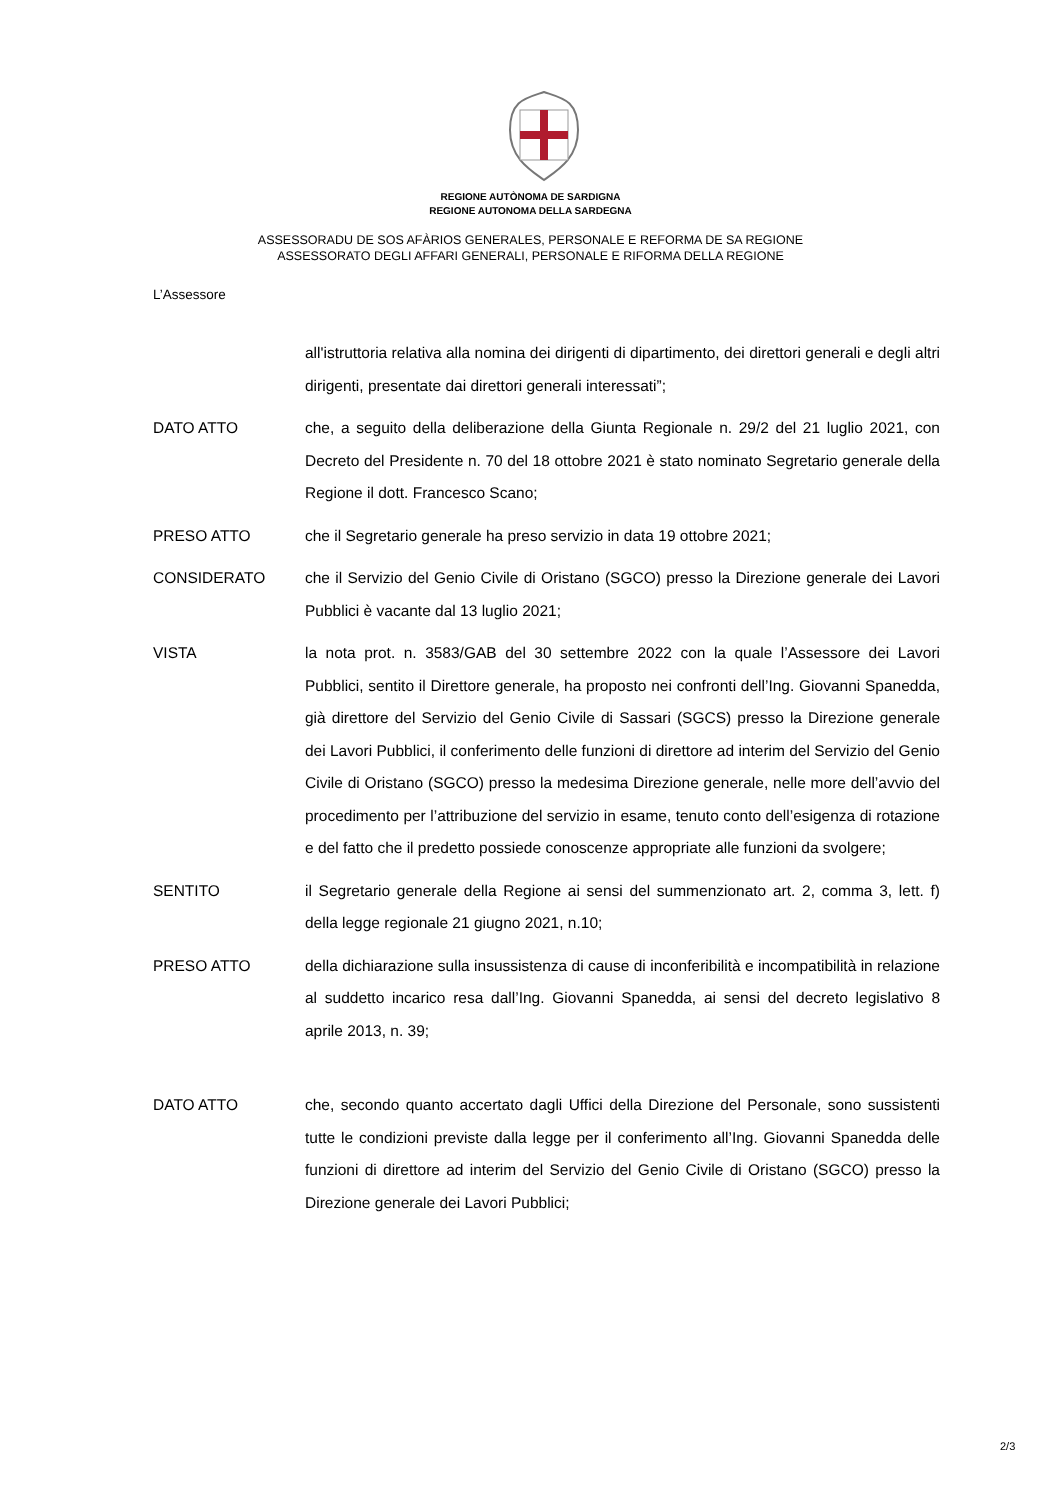REGIONE AUTÒNOMA DE SARDIGNA
REGIONE AUTONOMA DELLA SARDEGNA
ASSESSORADU DE SOS AFÀRIOS GENERALES, PERSONALE E REFORMA DE SA REGIONE
ASSESSORATO DEGLI AFFARI GENERALI, PERSONALE E RIFORMA DELLA REGIONE
L’Assessore
all'istruttoria relativa alla nomina dei dirigenti di dipartimento, dei direttori generali e degli altri dirigenti, presentate dai direttori generali interessati”;
DATO ATTO che, a seguito della deliberazione della Giunta Regionale n. 29/2 del 21 luglio 2021, con Decreto del Presidente n. 70 del 18 ottobre 2021 è stato nominato Segretario generale della Regione il dott. Francesco Scano;
PRESO ATTO che il Segretario generale ha preso servizio in data 19 ottobre 2021;
CONSIDERATO che il Servizio del Genio Civile di Oristano (SGCO) presso la Direzione generale dei Lavori Pubblici è vacante dal 13 luglio 2021;
VISTA la nota prot. n. 3583/GAB del 30 settembre 2022 con la quale l’Assessore dei Lavori Pubblici, sentito il Direttore generale, ha proposto nei confronti dell’Ing. Giovanni Spanedda, già direttore del Servizio del Genio Civile di Sassari (SGCS) presso la Direzione generale dei Lavori Pubblici, il conferimento delle funzioni di direttore ad interim del Servizio del Genio Civile di Oristano (SGCO) presso la medesima Direzione generale, nelle more dell’avvio del procedimento per l’attribuzione del servizio in esame, tenuto conto dell’esigenza di rotazione e del fatto che il predetto possiede conoscenze appropriate alle funzioni da svolgere;
SENTITO il Segretario generale della Regione ai sensi del summenzionato art. 2, comma 3, lett. f) della legge regionale 21 giugno 2021, n.10;
PRESO ATTO della dichiarazione sulla insussistenza di cause di inconferibilità e incompatibilità in relazione al suddetto incarico resa dall’Ing. Giovanni Spanedda, ai sensi del decreto legislativo 8 aprile 2013, n. 39;
DATO ATTO che, secondo quanto accertato dagli Uffici della Direzione del Personale, sono sussistenti tutte le condizioni previste dalla legge per il conferimento all’Ing. Giovanni Spanedda delle funzioni di direttore ad interim del Servizio del Genio Civile di Oristano (SGCO) presso la Direzione generale dei Lavori Pubblici;
2/3